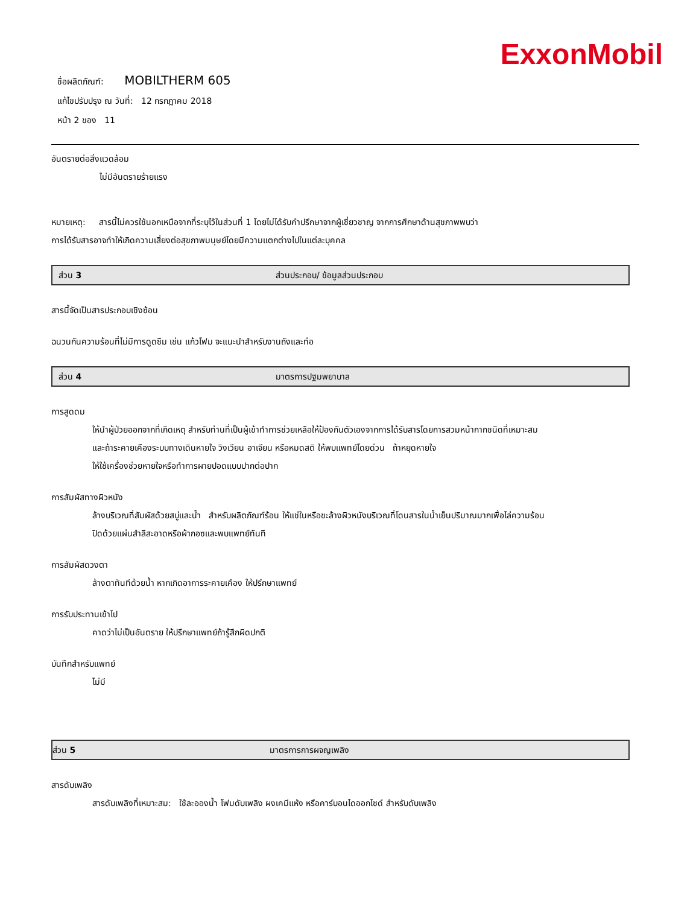ExxonMobil
ชื่อผลิตภัณฑ์: MOBILTHERM 605
แก้ไขปรับปรุง ณ วันที่: 12 กรกฎาคม 2018
หน้า 2 ของ 11
อันตรายต่อสิ่งแวดล้อม
ไม่มีอันตรายร้ายแรง
หมายเหตุ: สารนี้ไม่ควรใช้นอกเหนือจากที่ระบุไว้ในส่วนที่ 1 โดยไม่ได้รับคำปรึกษาจากผู้เชี่ยวชาญ จากการศึกษาด้านสุขภาพพบว่า
การได้รับสารอาจทำให้เกิดความเสี่ยงต่อสุขภาพมนุษย์โดยมีความแตกต่างไปในแต่ละบุคคล
ส่วน 3 ส่วนประกอบ/ ข้อมูลส่วนประกอบ
สารนี้จัดเป็นสารประกอบเชิงซ้อน
ฉนวนกันความร้อนที่ไม่มีการดูดซึม เช่น แก้วโฟม จะแนะนำสำหรับงานถังและท่อ
ส่วน 4 มาตรการปฐมพยาบาล
การสูดดม
ให้นำผู้ป่วยออกจากที่เกิดเหตุ สำหรับท่านที่เป็นผู้เข้าทำการช่วยเหลือให้ป้องกันตัวเองจากการได้รับสารโดยการสวมหน้ากากชนิดที่เหมาะสม
และถ้าระคายเคืองระบบทางเดินหายใจ วิงเวียน อาเจียน หรือหมดสติ ให้พบแพทย์โดยด่วน ถ้าหยุดหายใจ
ให้ใช้เครื่องช่วยหายใจหรือทำการผายปอดแบบปากต่อปาก
การสัมผัสทางผิวหนัง
ล้างบริเวณที่สัมผัสด้วยสบู่และน้ำ สำหรับผลิตภัณฑ์ร้อน ให้แช่ในหรือชะล้างผิวหนังบริเวณที่โดนสารในน้ำเย็นปริมาณมากเพื่อไล่ความร้อน
ปิดด้วยแผ่นสำลีสะอาดหรือผ้ากอซและพบแพทย์ทันที
การสัมผัสดวงตา
ล้างตาทันทีด้วยน้ำ หากเกิดอาการระคายเคือง ให้ปรึกษาแพทย์
การรับประทานเข้าไป
คาดว่าไม่เป็นอันตราย ให้ปรึกษาแพทย์ถ้ารู้สึกผิดปกติ
บันทึกสำหรับแพทย์
ไม่มี
ส่วน 5 มาตรการการผจญเพลิง
สารดับเพลิง
สารดับเพลิงที่เหมาะสม: ใช้ละอองน้ำ โฟมดับเพลิง ผงเคมีแห้ง หรือคาร์บอนไดออกไซด์ สำหรับดับเพลิง